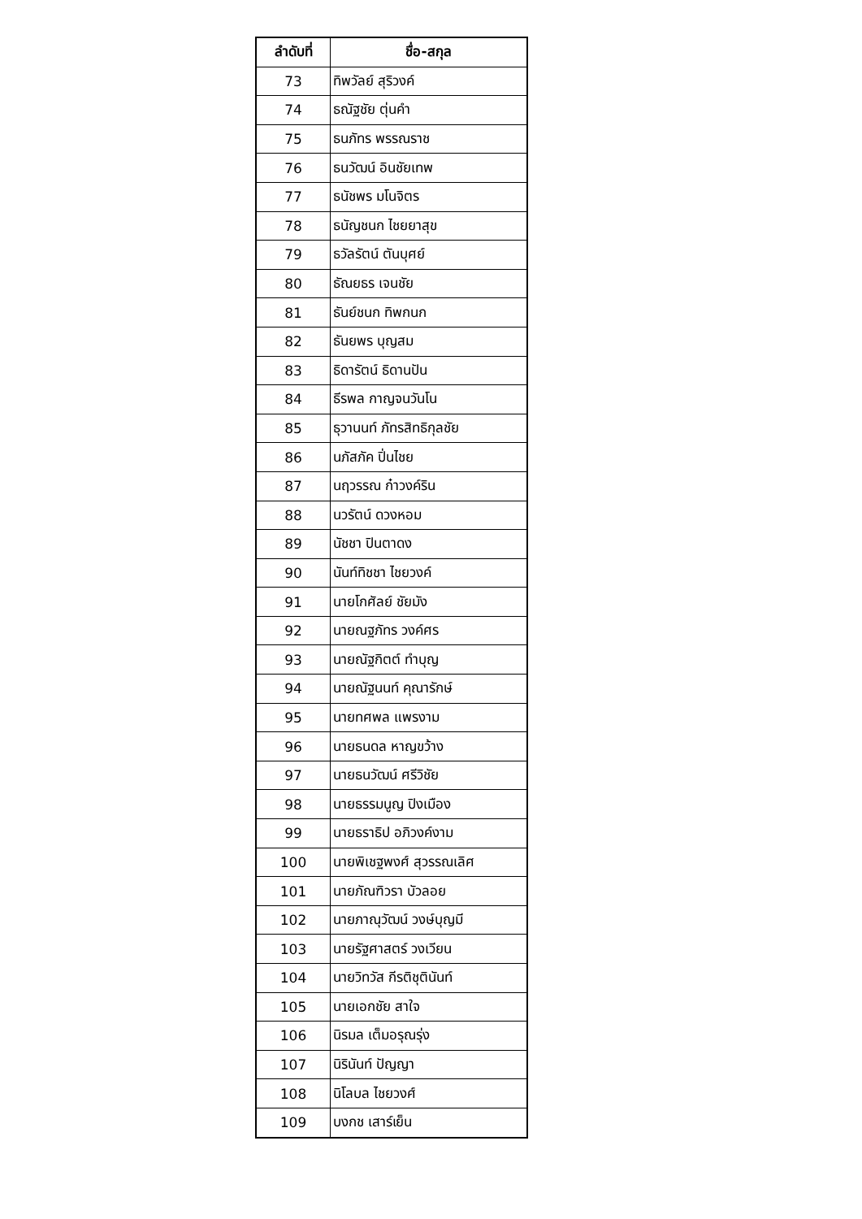| ลำดับที่ | ชื่อ-สกุล |
| --- | --- |
| 73 | ทิพวัลย์ สุริวงค์ |
| 74 | ธณัฐชัย ตุ่นคำ |
| 75 | ธนภัทร พรรณราช |
| 76 | ธนวัฒน์ อินชัยเทพ |
| 77 | ธนัชพร มโนจิตร |
| 78 | ธนัญชนก ไชยยาสุข |
| 79 | ธวัลรัตน์ ตันบุศย์ |
| 80 | ธัณยธร เจนชัย |
| 81 | ธันย์ชนก ทิพกนก |
| 82 | ธันยพร บุญสม |
| 83 | ธิดารัตน์ ธิดานปัน |
| 84 | ธีรพล กาญจนวันโน |
| 85 | ธุวานนท์ ภัทรสิทธิกุลชัย |
| 86 | นภัสภัค ปิ่นไชย |
| 87 | นฤวรรณ ก๋าวงค์ริน |
| 88 | นวรัตน์ ดวงหอม |
| 89 | นัชชา ปินตาดง |
| 90 | นันท์ทิชชา ไชยวงค์ |
| 91 | นายโกศัลย์ ชัยมัง |
| 92 | นายณฐภัทร วงค์ศร |
| 93 | นายณัฐกิตต์ ทำบุญ |
| 94 | นายณัฐนนท์ คุณารักษ์ |
| 95 | นายทศพล แพรงาม |
| 96 | นายธนดล หาญขว้าง |
| 97 | นายธนวัฒน์ ศรีวิชัย |
| 98 | นายธรรมนูญ ปิงเมือง |
| 99 | นายธราธิป อภิวงค์งาม |
| 100 | นายพิเชฐพงศ์ สุวรรณเลิศ |
| 101 | นายภัณฑิวรา บัวลอย |
| 102 | นายภาณุวัฒน์ วงษ์บุญมี |
| 103 | นายรัฐศาสตร์ วงเวียน |
| 104 | นายวิทวัส กีรติชุตินันท์ |
| 105 | นายเอกชัย สาใจ |
| 106 | นิรมล เต็มอรุณรุ่ง |
| 107 | นิรินันท์ ปัญญา |
| 108 | นิโลบล ไชยวงศ์ |
| 109 | บงกช เสาร์เย็น |